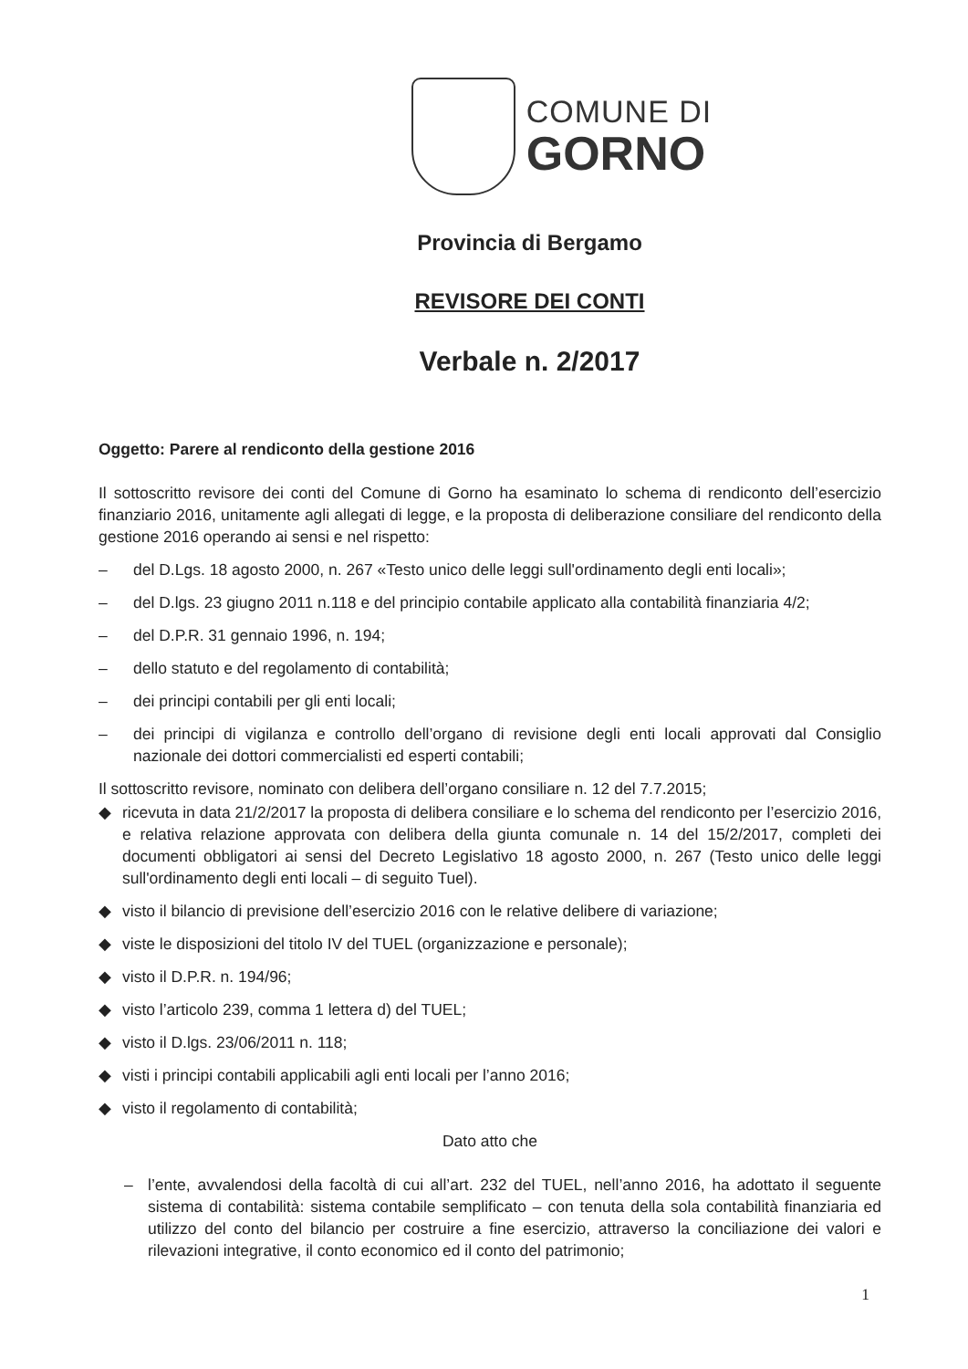COMUNE DI
GORNO
Provincia di Bergamo
REVISORE DEI CONTI
Verbale n. 2/2017
Oggetto: Parere al rendiconto della gestione 2016
Il sottoscritto revisore dei conti del Comune di Gorno ha esaminato lo schema di rendiconto dell’esercizio finanziario 2016, unitamente agli allegati di legge, e la proposta di deliberazione consiliare del rendiconto della gestione 2016 operando ai sensi e nel rispetto:
– del D.Lgs. 18 agosto 2000, n. 267 «Testo unico delle leggi sull'ordinamento degli enti locali»;
– del D.lgs. 23 giugno 2011 n.118 e del principio contabile applicato alla contabilità finanziaria 4/2;
– del D.P.R. 31 gennaio 1996, n. 194;
– dello statuto e del regolamento di contabilità;
– dei principi contabili per gli enti locali;
– dei principi di vigilanza e controllo dell’organo di revisione degli enti locali approvati dal Consiglio nazionale dei dottori commercialisti ed esperti contabili;
Il sottoscritto revisore, nominato con delibera dell’organo consiliare n. 12 del 7.7.2015;
◆ ricevuta in data 21/2/2017 la proposta di delibera consiliare e lo schema del rendiconto per l’esercizio 2016, e relativa relazione approvata con delibera della giunta comunale n. 14 del 15/2/2017, completi dei documenti obbligatori ai sensi del Decreto Legislativo 18 agosto 2000, n. 267 (Testo unico delle leggi sull'ordinamento degli enti locali – di seguito Tuel).
◆ visto il bilancio di previsione dell’esercizio 2016 con le relative delibere di variazione;
◆ viste le disposizioni del titolo IV del TUEL (organizzazione e personale);
◆ visto il D.P.R. n. 194/96;
◆ visto l’articolo 239, comma 1 lettera d) del TUEL;
◆ visto il D.lgs. 23/06/2011 n. 118;
◆ visti i principi contabili applicabili agli enti locali per l’anno 2016;
◆ visto il regolamento di contabilità;
Dato atto che
– l’ente, avvalendosi della facoltà di cui all’art. 232 del TUEL, nell’anno 2016, ha adottato il seguente sistema di contabilità: sistema contabile semplificato – con tenuta della sola contabilità finanziaria ed utilizzo del conto del bilancio per costruire a fine esercizio, attraverso la conciliazione dei valori e rilevazioni integrative, il conto economico ed il conto del patrimonio;
1